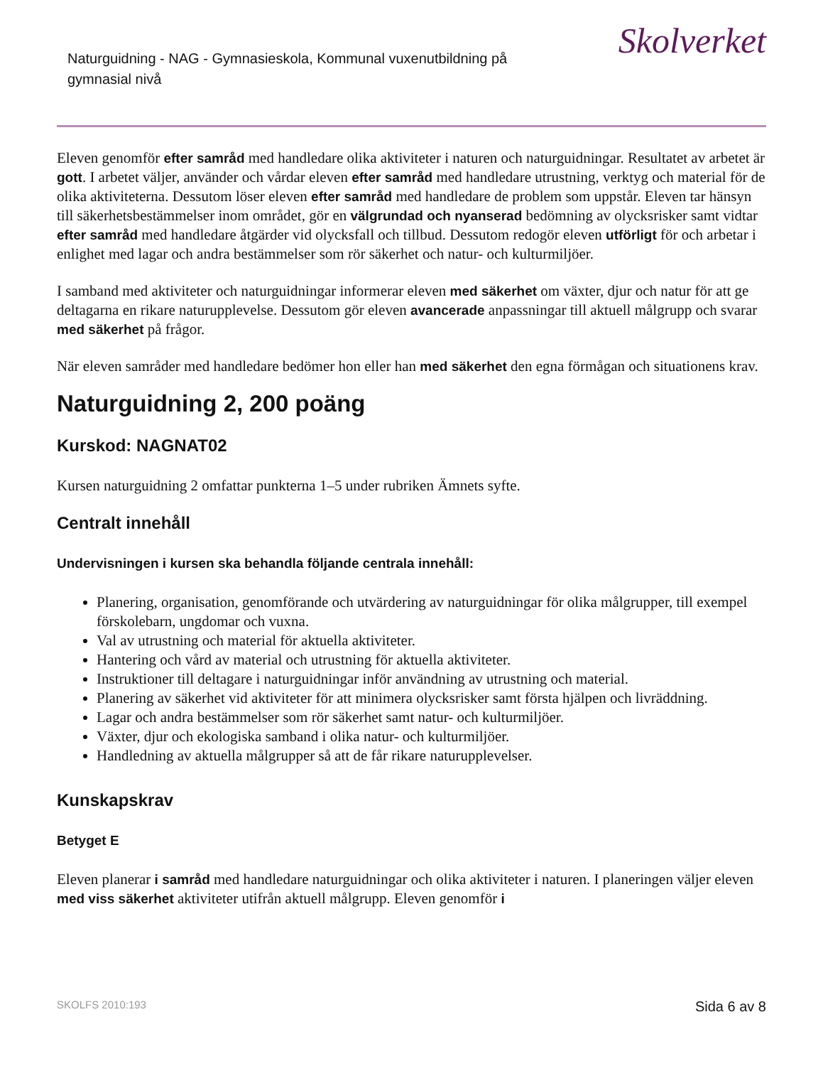Naturguidning - NAG - Gymnasieskola, Kommunal vuxenutbildning på gymnasial nivå
Skolverket
Eleven genomför efter samråd med handledare olika aktiviteter i naturen och naturguidningar. Resultatet av arbetet är gott. I arbetet väljer, använder och vårdar eleven efter samråd med handledare utrustning, verktyg och material för de olika aktiviteterna. Dessutom löser eleven efter samråd med handledare de problem som uppstår. Eleven tar hänsyn till säkerhetsbestämmelser inom området, gör en välgrundad och nyanserad bedömning av olycksrisker samt vidtar efter samråd med handledare åtgärder vid olycksfall och tillbud. Dessutom redogör eleven utförligt för och arbetar i enlighet med lagar och andra bestämmelser som rör säkerhet och natur- och kulturmiljöer.
I samband med aktiviteter och naturguidningar informerar eleven med säkerhet om växter, djur och natur för att ge deltagarna en rikare naturupplevelse. Dessutom gör eleven avancerade anpassningar till aktuell målgrupp och svarar med säkerhet på frågor.
När eleven samråder med handledare bedömer hon eller han med säkerhet den egna förmågan och situationens krav.
Naturguidning 2, 200 poäng
Kurskod: NAGNAT02
Kursen naturguidning 2 omfattar punkterna 1–5 under rubriken Ämnets syfte.
Centralt innehåll
Undervisningen i kursen ska behandla följande centrala innehåll:
Planering, organisation, genomförande och utvärdering av naturguidningar för olika målgrupper, till exempel förskolebarn, ungdomar och vuxna.
Val av utrustning och material för aktuella aktiviteter.
Hantering och vård av material och utrustning för aktuella aktiviteter.
Instruktioner till deltagare i naturguidningar inför användning av utrustning och material.
Planering av säkerhet vid aktiviteter för att minimera olycksrisker samt första hjälpen och livräddning.
Lagar och andra bestämmelser som rör säkerhet samt natur- och kulturmiljöer.
Växter, djur och ekologiska samband i olika natur- och kulturmiljöer.
Handledning av aktuella målgrupper så att de får rikare naturupplevelser.
Kunskapskrav
Betyget E
Eleven planerar i samråd med handledare naturguidningar och olika aktiviteter i naturen. I planeringen väljer eleven med viss säkerhet aktiviteter utifrån aktuell målgrupp. Eleven genomför i
SKOLFS 2010:193 Sida 6 av 8